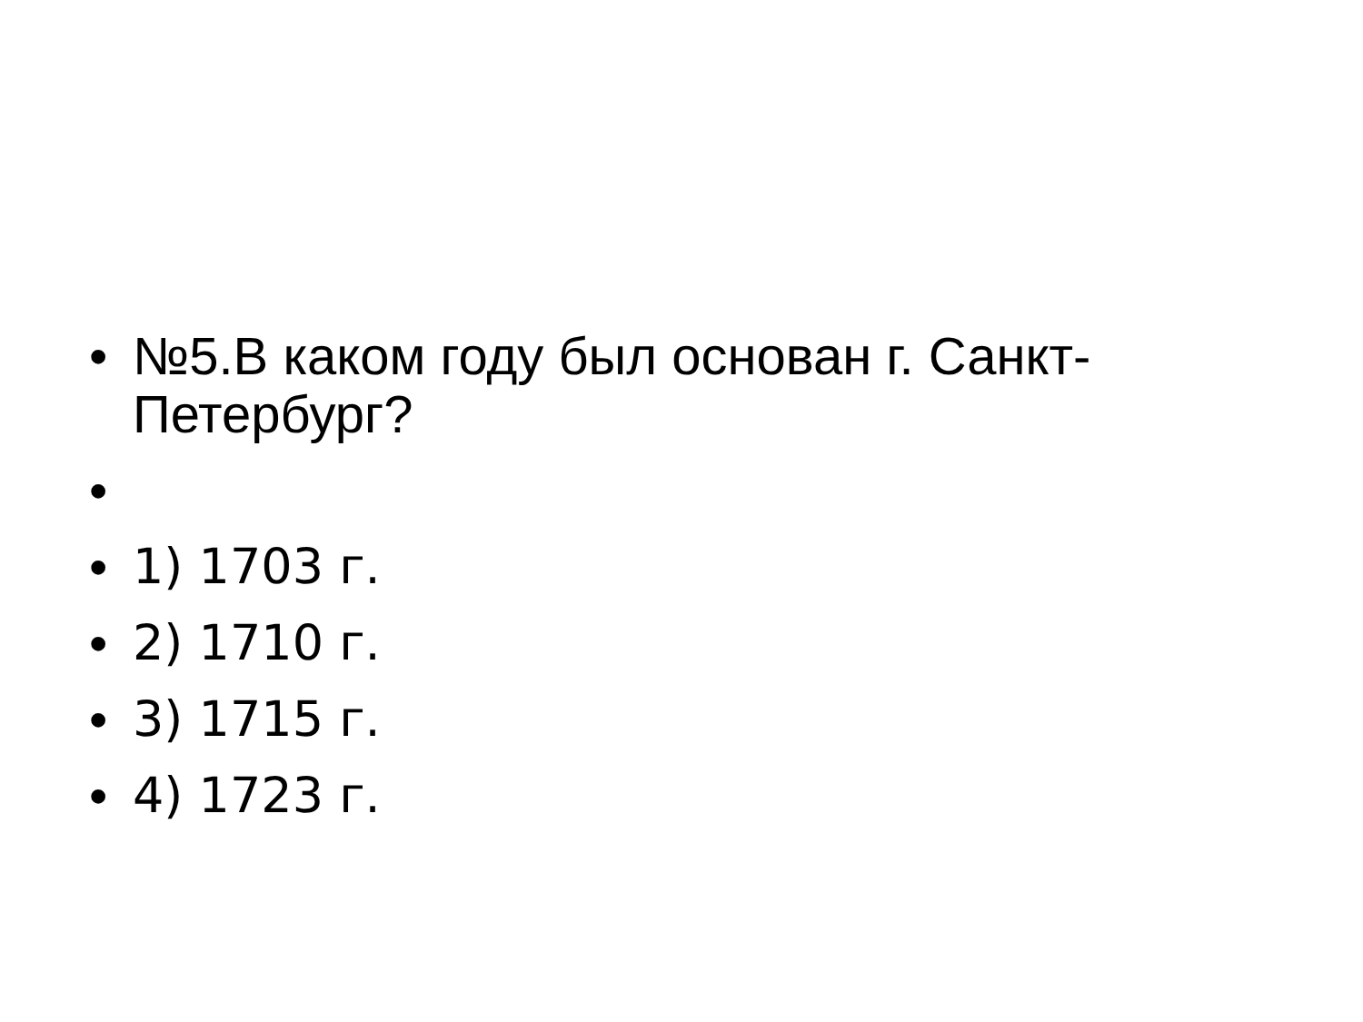• №5.В каком году был основан г. Санкт-Петербург?
•
• 1) 1703 г.
• 2) 1710 г.
• 3) 1715 г.
• 4) 1723 г.